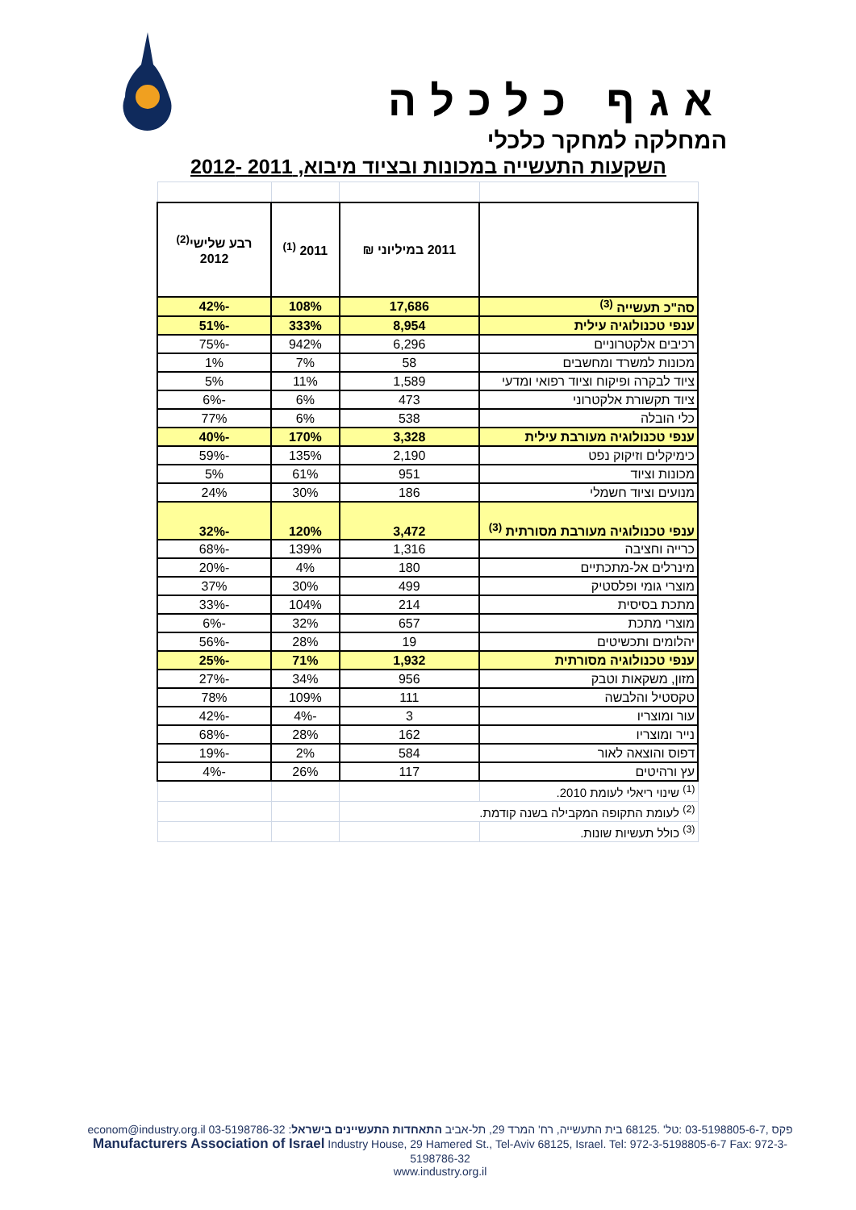אגף כלכלה
המחלקה למחקר כלכלי
השקעות התעשייה במכונות ובציוד מיבוא, 2011 -2012
| | 2011 במיליוני ₪ | 2011 <sup>(1)</sup> | רבע שלישי<sup>(2)</sup> 2012 |
| --- | --- | --- | --- |
| סה"כ תעשייה <sup>(3)</sup> | 17,686 | 108% | -42% |
| ענפי טכנולוגיה עילית | 8,954 | 333% | -51% |
| רכיבים אלקטרוניים | 6,296 | 942% | -75% |
| מכונות למשרד ומחשבים | 58 | 7% | 1% |
| ציוד לבקרה ופיקוח וציוד רפואי ומדעי | 1,589 | 11% | 5% |
| ציוד תקשורת אלקטרוני | 473 | 6% | -6% |
| כלי הובלה | 538 | 6% | 77% |
| ענפי טכנולוגיה מעורבת עילית | 3,328 | 170% | -40% |
| כימיקלים וזיקוק נפט | 2,190 | 135% | -59% |
| מכונות וציוד | 951 | 61% | 5% |
| מנועים וציוד חשמלי | 186 | 30% | 24% |
| ענפי טכנולוגיה מעורבת מסורתית <sup>(3)</sup> | 3,472 | 120% | -32% |
| כרייה וחציבה | 1,316 | 139% | -68% |
| מינרלים אל-מתכתיים | 180 | 4% | -20% |
| מוצרי גומי ופלסטיק | 499 | 30% | 37% |
| מתכת בסיסית | 214 | 104% | -33% |
| מוצרי מתכת | 657 | 32% | -6% |
| יהלומים ותכשיטים | 19 | 28% | -56% |
| ענפי טכנולוגיה מסורתית | 1,932 | 71% | -25% |
| מזון, משקאות וטבק | 956 | 34% | -27% |
| טקסטיל והלבשה | 111 | 109% | 78% |
| עור ומוצריו | 3 | -4% | -42% |
| נייר ומוצריו | 162 | 28% | -68% |
| דפוס והוצאה לאור | 584 | 2% | -19% |
| עץ ורהיטים | 117 | 26% | -4% |
| <sup>(1)</sup> שינוי ריאלי לעומת 2010. | | | |
| <sup>(2)</sup> לעומת התקופה המקבילה בשנה קודמת. | | | |
| <sup>(3)</sup> כולל תעשיות שונות. | | | |
econom@industry.org.il 03-5198786-32 :פקס ,03-5198805-6-7 :טל' .68125 בית התעשייה, רח' המרד 29, תל-אביב התאחדות התעשיינים בישראל
Manufacturers Association of Israel Industry House, 29 Hamered St., Tel-Aviv 68125, Israel. Tel: 972-3-5198805-6-7 Fax: 972-3-5198786-32
www.industry.org.il